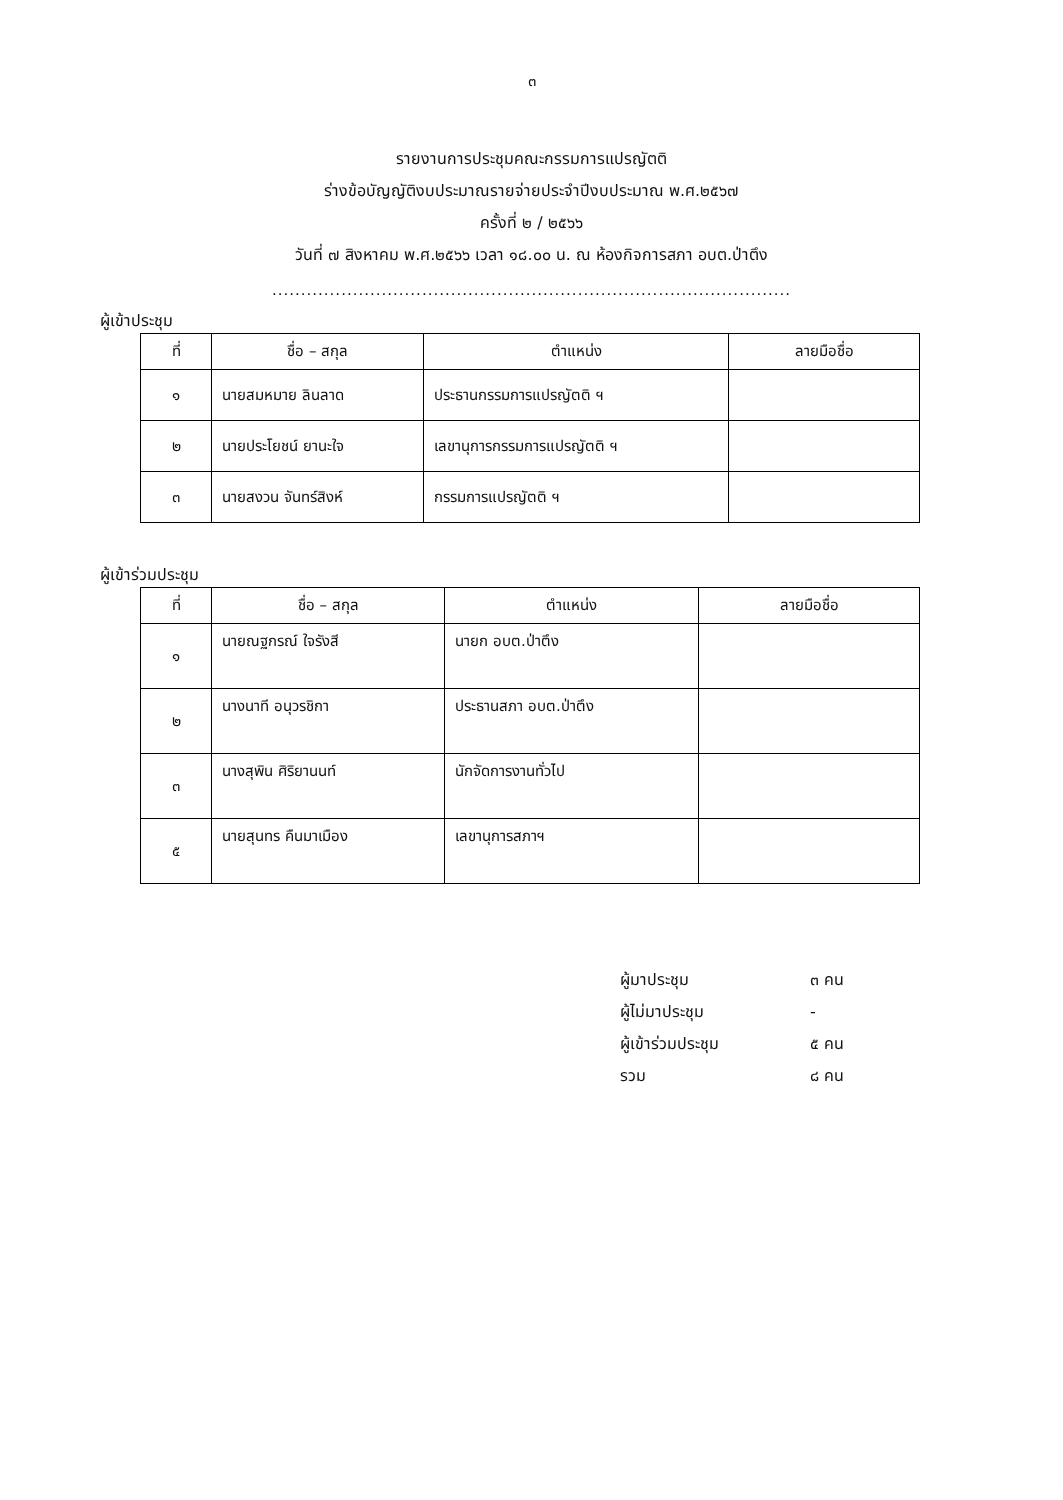๓
รายงานการประชุมคณะกรรมการแปรญัตติ
ร่างข้อบัญญัติงบประมาณรายจ่ายประจำปีงบประมาณ พ.ศ.๒๕๖๗
ครั้งที่ ๒ / ๒๕๖๖
วันที่ ๗ สิงหาคม พ.ศ.๒๕๖๖ เวลา ๑๘.๐๐ น. ณ ห้องกิจการสภา อบต.ป่าตึง
..........................................................................................
ผู้เข้าประชุม
| ที่ | ชื่อ – สกุล | ตำแหน่ง | ลายมือชื่อ |
| --- | --- | --- | --- |
| ๑ | นายสมหมาย ลินลาด | ประธานกรรมการแปรญัตติ ฯ | |
| ๒ | นายประโยชน์ ยานะใจ | เลขานุการกรรมการแปรญัตติ ฯ | |
| ๓ | นายสงวน จันทร์สิงห์ | กรรมการแปรญัตติ ฯ | |
ผู้เข้าร่วมประชุม
| ที่ | ชื่อ – สกุล | ตำแหน่ง | ลายมือชื่อ |
| --- | --- | --- | --- |
| ๑ | นายณฐกรณ์ ใจรังสี | นายก อบต.ป่าตึง | |
| ๒ | นางนาที อนุวรชิกา | ประธานสภา อบต.ป่าตึง | |
| ๓ | นางสุพิน ศิริยานนท์ | นักจัดการงานทั่วไป | |
| ๕ | นายสุนทร คืนมาเมือง | เลขานุการสภาฯ | |
ผู้มาประชุม ๓ คน
ผู้ไม่มาประชุม -
ผู้เข้าร่วมประชุม ๕ คน
รวม ๘ คน